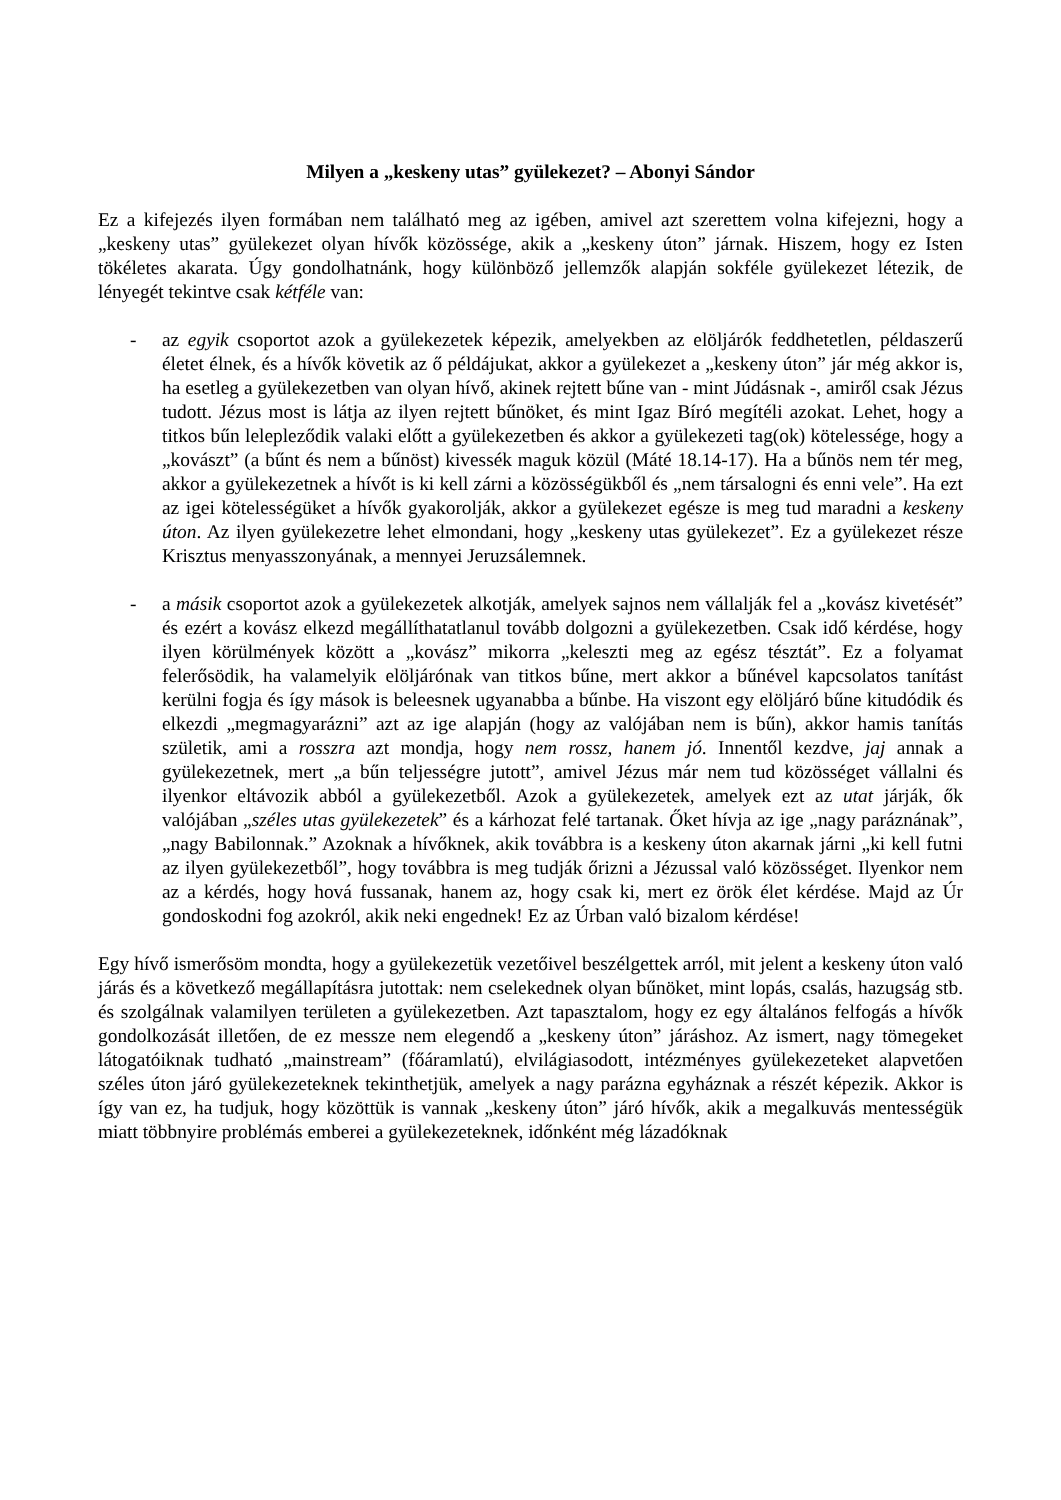Milyen a „keskeny utas” gyülekezet? – Abonyi Sándor
Ez a kifejezés ilyen formában nem található meg az igében, amivel azt szerettem volna kifejezni, hogy a „keskeny utas” gyülekezet olyan hívők közössége, akik a „keskeny úton” járnak. Hiszem, hogy ez Isten tökéletes akarata. Úgy gondolhatnánk, hogy különböző jellemzők alapján sokféle gyülekezet létezik, de lényegét tekintve csak kétféle van:
- az egyik csoportot azok a gyülekezetek képezik, amelyekben az elöljárók feddhetetlen, példaszerű életet élnek, és a hívők követik az ő példájukat, akkor a gyülekezet a „keskeny úton” jár még akkor is, ha esetleg a gyülekezetben van olyan hívő, akinek rejtett bűne van - mint Júdásnak -, amiről csak Jézus tudott. Jézus most is látja az ilyen rejtett bűnöket, és mint Igaz Bíró megítéli azokat. Lehet, hogy a titkos bűn lelepleződik valaki előtt a gyülekezetben és akkor a gyülekezeti tag(ok) kötelessége, hogy a „kovászt” (a bűnt és nem a bűnöst) kivessék maguk közül (Máté 18.14-17). Ha a bűnös nem tér meg, akkor a gyülekezetnek a hívőt is ki kell zárni a közösségükből és „nem társalogni és enni vele”. Ha ezt az igei kötelességüket a hívők gyakorolják, akkor a gyülekezet egésze is meg tud maradni a keskeny úton. Az ilyen gyülekezetre lehet elmondani, hogy „keskeny utas gyülekezet”. Ez a gyülekezet része Krisztus menyasszonyának, a mennyei Jeruzsálemnek.
- a másik csoportot azok a gyülekezetek alkotják, amelyek sajnos nem vállalják fel a „kovász kivetését” és ezért a kovász elkezd megállíthatatlanul tovább dolgozni a gyülekezetben. Csak idő kérdése, hogy ilyen körülmények között a „kovász” mikorra „keleszti meg az egész tésztát”. Ez a folyamat felerősödik, ha valamelyik elöljárónak van titkos bűne, mert akkor a bűnével kapcsolatos tanítást kerülni fogja és így mások is beleesnek ugyanabba a bűnbe. Ha viszont egy elöljáró bűne kitudódik és elkezdi „megmagyarázni” azt az ige alapján (hogy az valójában nem is bűn), akkor hamis tanítás születik, ami a rosszra azt mondja, hogy nem rossz, hanem jó. Innentől kezdve, jaj annak a gyülekezetnek, mert „a bűn teljességre jutott”, amivel Jézus már nem tud közösséget vállalni és ilyenkor eltávozik abból a gyülekezetből. Azok a gyülekezetek, amelyek ezt az utat járják, ők valójában „széles utas gyülekezetek” és a kárhozat felé tartanak. Őket hívja az ige „nagy paráznának”, „nagy Babilonnak.” Azoknak a hívőknek, akik továbbra is a keskeny úton akarnak járni „ki kell futni az ilyen gyülekezetből”, hogy továbbra is meg tudják őrizni a Jézussal való közösséget. Ilyenkor nem az a kérdés, hogy hová fussanak, hanem az, hogy csak ki, mert ez örök élet kérdése. Majd az Úr gondoskodni fog azokról, akik neki engednek! Ez az Úrban való bizalom kérdése!
Egy hívő ismerősöm mondta, hogy a gyülekezetük vezetőivel beszélgettek arról, mit jelent a keskeny úton való járás és a következő megállapításra jutottak: nem cselekednek olyan bűnöket, mint lopás, csalás, hazugság stb. és szolgálnak valamilyen területen a gyülekezetben. Azt tapasztalom, hogy ez egy általános felfogás a hívők gondolkozását illetően, de ez messze nem elegendő a „keskeny úton” járáshoz. Az ismert, nagy tömegeket látogatóiknak tudható „mainstream” (főáramlatú), elvilágiasodott, intézményes gyülekezeteket alapvetően széles úton járó gyülekezeteknek tekinthetjük, amelyek a nagy parázna egyháznak a részét képezik. Akkor is így van ez, ha tudjuk, hogy közöttük is vannak „keskeny úton” járó hívők, akik a megalkuvás mentességük miatt többnyire problémás emberei a gyülekezeteknek, időnként még lázadóknak